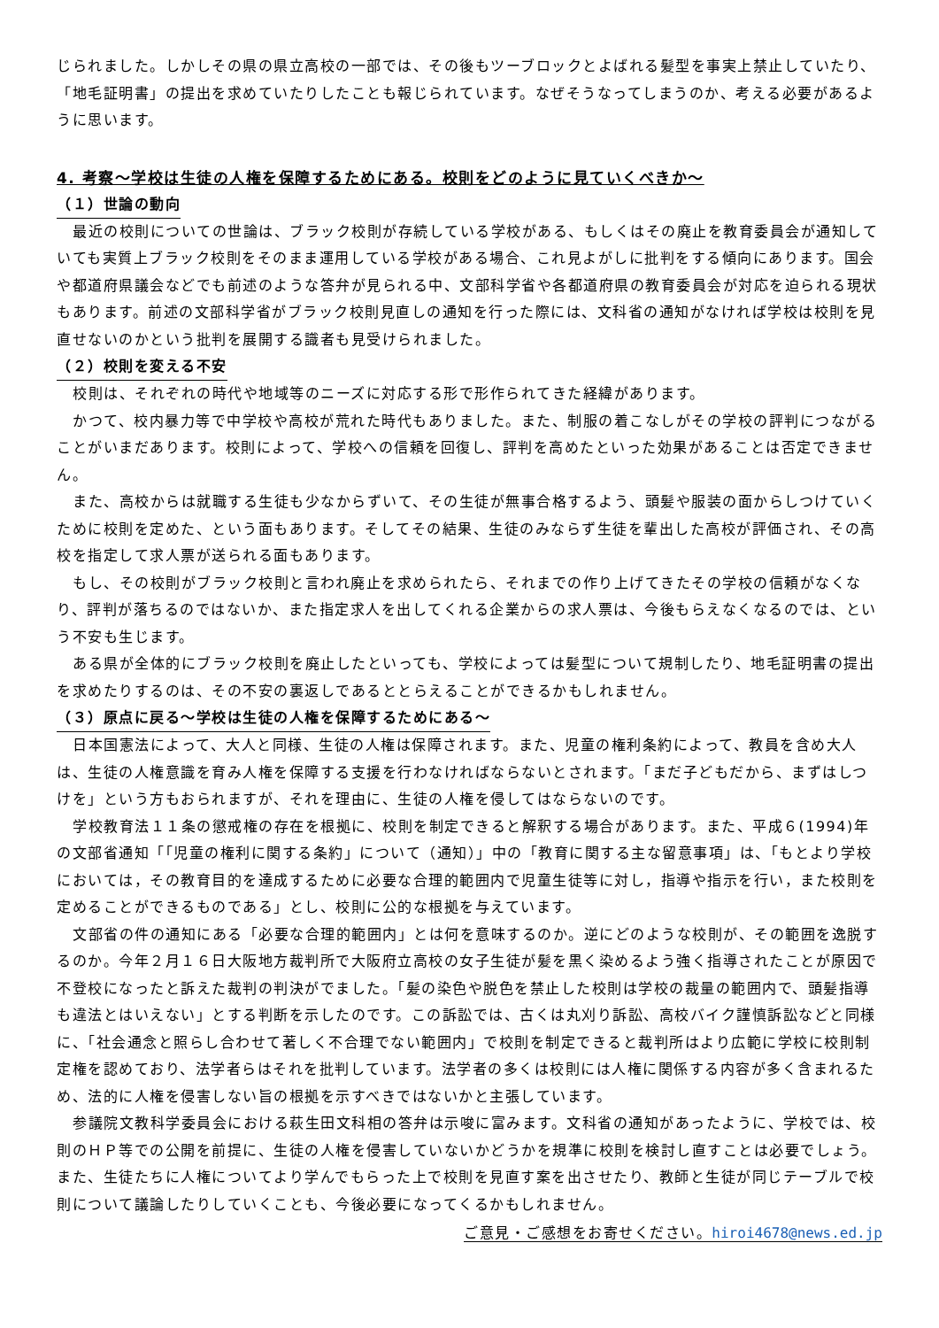じられました。しかしその県の県立高校の一部では、その後もツーブロックとよばれる髪型を事実上禁止していたり、「地毛証明書」の提出を求めていたりしたことも報じられています。なぜそうなってしまうのか、考える必要があるように思います。
4. 考察～学校は生徒の人権を保障するためにある。校則をどのように見ていくべきか～
（１）世論の動向
最近の校則についての世論は、ブラック校則が存続している学校がある、もしくはその廃止を教育委員会が通知していても実質上ブラック校則をそのまま運用している学校がある場合、これ見よがしに批判をする傾向にあります。国会や都道府県議会などでも前述のような答弁が見られる中、文部科学省や各都道府県の教育委員会が対応を迫られる現状もあります。前述の文部科学省がブラック校則見直しの通知を行った際には、文科省の通知がなければ学校は校則を見直せないのかという批判を展開する識者も見受けられました。
（２）校則を変える不安
校則は、それぞれの時代や地域等のニーズに対応する形で形作られてきた経緯があります。
かつて、校内暴力等で中学校や高校が荒れた時代もありました。また、制服の着こなしがその学校の評判につながることがいまだあります。校則によって、学校への信頼を回復し、評判を高めたといった効果があることは否定できません。
また、高校からは就職する生徒も少なからずいて、その生徒が無事合格するよう、頭髪や服装の面からしつけていくために校則を定めた、という面もあります。そしてその結果、生徒のみならず生徒を輩出した高校が評価され、その高校を指定して求人票が送られる面もあります。
もし、その校則がブラック校則と言われ廃止を求められたら、それまでの作り上げてきたその学校の信頼がなくなり、評判が落ちるのではないか、また指定求人を出してくれる企業からの求人票は、今後もらえなくなるのでは、という不安も生じます。
ある県が全体的にブラック校則を廃止したといっても、学校によっては髪型について規制したり、地毛証明書の提出を求めたりするのは、その不安の裏返しであるととらえることができるかもしれません。
（３）原点に戻る～学校は生徒の人権を保障するためにある～
日本国憲法によって、大人と同様、生徒の人権は保障されます。また、児童の権利条約によって、教員を含め大人は、生徒の人権意識を育み人権を保障する支援を行わなければならないとされます。「まだ子どもだから、まずはしつけを」という方もおられますが、それを理由に、生徒の人権を侵してはならないのです。
学校教育法１１条の懲戒権の存在を根拠に、校則を制定できると解釈する場合があります。また、平成６(1994)年の文部省通知「「児童の権利に関する条約」について（通知）」中の「教育に関する主な留意事項」は、「もとより学校においては，その教育目的を達成するために必要な合理的範囲内で児童生徒等に対し，指導や指示を行い，また校則を定めることができるものである」とし、校則に公的な根拠を与えています。
文部省の件の通知にある「必要な合理的範囲内」とは何を意味するのか。逆にどのような校則が、その範囲を逸脱するのか。今年２月１６日大阪地方裁判所で大阪府立高校の女子生徒が髪を黒く染めるよう強く指導されたことが原因で不登校になったと訴えた裁判の判決がでました。「髪の染色や脱色を禁止した校則は学校の裁量の範囲内で、頭髪指導も違法とはいえない」とする判断を示したのです。この訴訟では、古くは丸刈り訴訟、高校バイク謹慎訴訟などと同様に、「社会通念と照らし合わせて著しく不合理でない範囲内」で校則を制定できると裁判所はより広範に学校に校則制定権を認めており、法学者らはそれを批判しています。法学者の多くは校則には人権に関係する内容が多く含まれるため、法的に人権を侵害しない旨の根拠を示すべきではないかと主張しています。
参議院文教科学委員会における萩生田文科相の答弁は示唆に富みます。文科省の通知があったように、学校では、校則のＨＰ等での公開を前提に、生徒の人権を侵害していないかどうかを規準に校則を検討し直すことは必要でしょう。また、生徒たちに人権についてより学んでもらった上で校則を見直す案を出させたり、教師と生徒が同じテーブルで校則について議論したりしていくことも、今後必要になってくるかもしれません。
ご意見・ご感想をお寄せください。hiroi4678@news.ed.jp